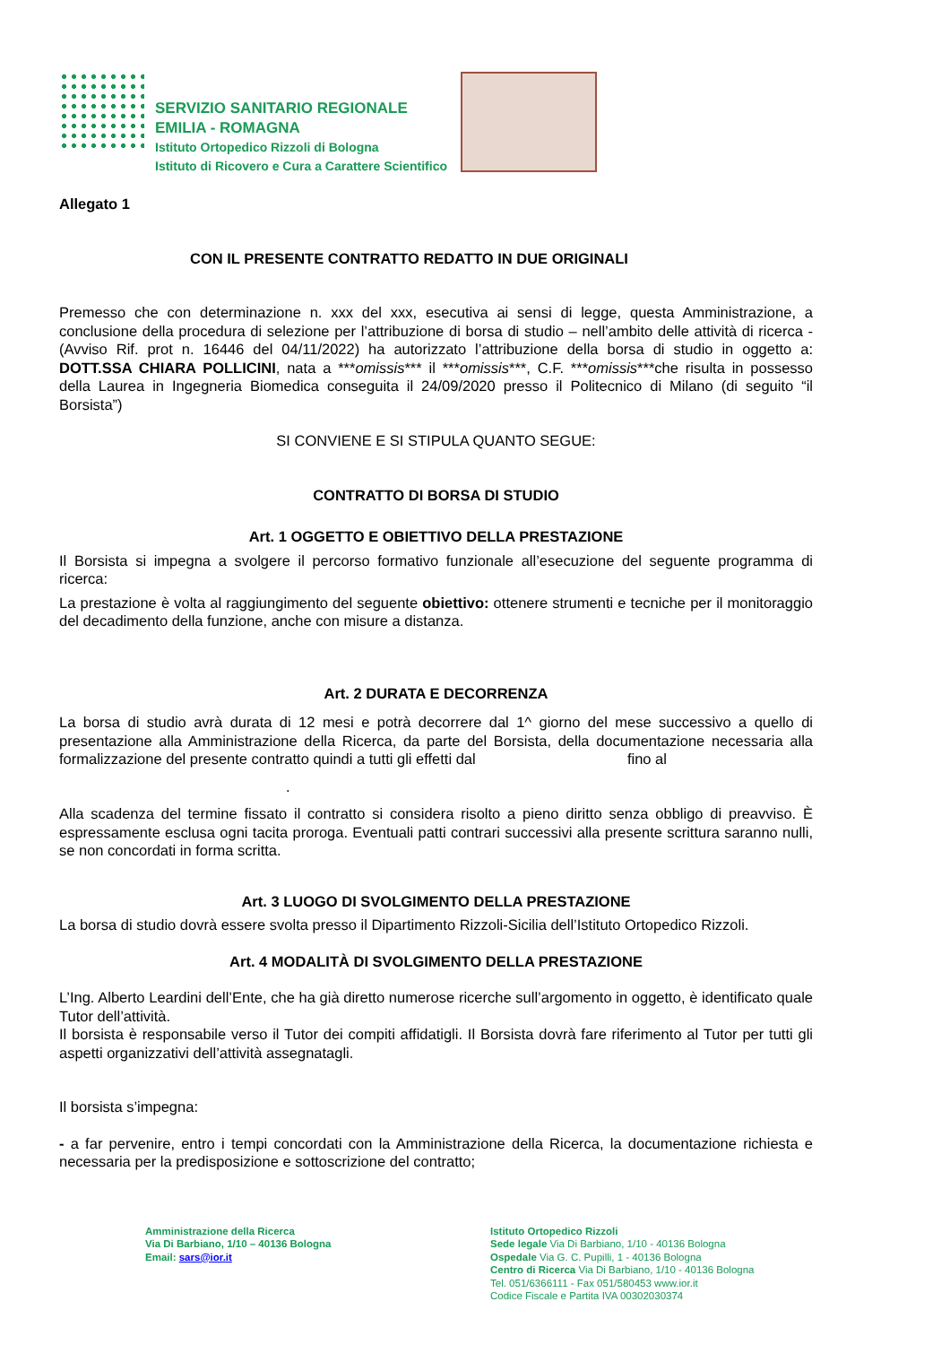SERVIZIO SANITARIO REGIONALE
EMILIA - ROMAGNA
Istituto Ortopedico Rizzoli di Bologna
Istituto di Ricovero e Cura a Carattere Scientifico
Allegato 1
CON IL PRESENTE CONTRATTO REDATTO IN DUE ORIGINALI
Premesso che con determinazione n. xxx del xxx, esecutiva ai sensi di legge, questa Amministrazione, a conclusione della procedura di selezione per l’attribuzione di borsa di studio – nell’ambito delle attività di ricerca - (Avviso Rif. prot n. 16446 del 04/11/2022) ha autorizzato l’attribuzione della borsa di studio in oggetto a: DOTT.SSA CHIARA POLLICINI, nata a ***omissis*** il ***omissis***, C.F. ***omissis***che risulta in possesso della Laurea in Ingegneria Biomedica conseguita il 24/09/2020 presso il Politecnico di Milano (di seguito “il Borsista”)
SI CONVIENE E SI STIPULA QUANTO SEGUE:
CONTRATTO DI BORSA DI STUDIO
Art. 1 OGGETTO E OBIETTIVO DELLA PRESTAZIONE
Il Borsista si impegna a svolgere il percorso formativo funzionale all’esecuzione del seguente programma di ricerca:
La prestazione è volta al raggiungimento del seguente obiettivo: ottenere strumenti e tecniche per il monitoraggio del decadimento della funzione, anche con misure a distanza.
Art. 2 DURATA E DECORRENZA
La borsa di studio avrà durata di 12 mesi e potrà decorrere dal 1^ giorno del mese successivo a quello di presentazione alla Amministrazione della Ricerca, da parte del Borsista, della documentazione necessaria alla formalizzazione del presente contratto quindi a tutti gli effetti dal fino al
.
Alla scadenza del termine fissato il contratto si considera risolto a pieno diritto senza obbligo di preavviso. È espressamente esclusa ogni tacita proroga. Eventuali patti contrari successivi alla presente scrittura saranno nulli, se non concordati in forma scritta.
Art. 3 LUOGO DI SVOLGIMENTO DELLA PRESTAZIONE
La borsa di studio dovrà essere svolta presso il Dipartimento Rizzoli-Sicilia dell’Istituto Ortopedico Rizzoli.
Art. 4 MODALITÀ DI SVOLGIMENTO DELLA PRESTAZIONE
L’Ing. Alberto Leardini dell’Ente, che ha già diretto numerose ricerche sull’argomento in oggetto, è identificato quale Tutor dell’attività.
Il borsista è responsabile verso il Tutor dei compiti affidatigli. Il Borsista dovrà fare riferimento al Tutor per tutti gli aspetti organizzativi dell’attività assegnatagli.
Il borsista s’impegna:
- a far pervenire, entro i tempi concordati con la Amministrazione della Ricerca, la documentazione richiesta e necessaria per la predisposizione e sottoscrizione del contratto;
Amministrazione della Ricerca
Via Di Barbiano, 1/10 – 40136 Bologna
Email: sars@ior.it
Istituto Ortopedico Rizzoli
Sede legale Via Di Barbiano, 1/10 - 40136 Bologna
Ospedale Via G. C. Pupilli, 1 - 40136 Bologna
Centro di Ricerca Via Di Barbiano, 1/10 - 40136 Bologna
Tel. 051/6366111 - Fax 051/580453 www.ior.it
Codice Fiscale e Partita IVA 00302030374